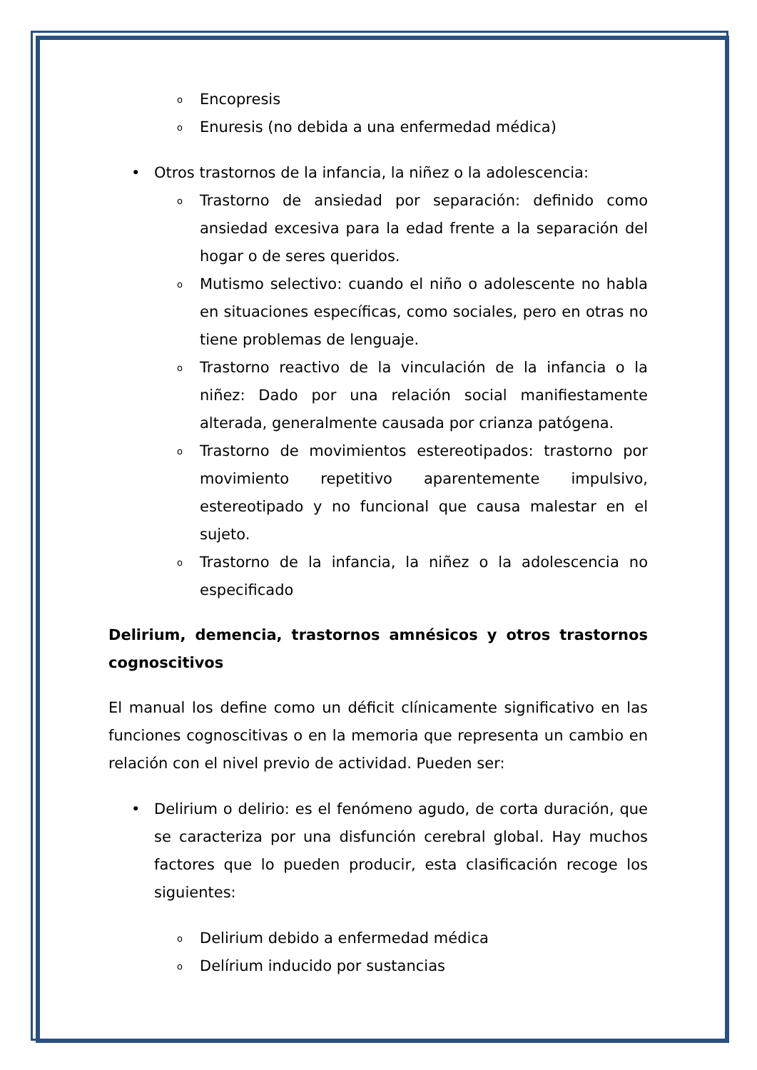o Encopresis
o Enuresis (no debida a una enfermedad médica)
• Otros trastornos de la infancia, la niñez o la adolescencia:
o Trastorno de ansiedad por separación: definido como ansiedad excesiva para la edad frente a la separación del hogar o de seres queridos.
o Mutismo selectivo: cuando el niño o adolescente no habla en situaciones específicas, como sociales, pero en otras no tiene problemas de lenguaje.
o Trastorno reactivo de la vinculación de la infancia o la niñez: Dado por una relación social manifiestamente alterada, generalmente causada por crianza patógena.
o Trastorno de movimientos estereotipados: trastorno por movimiento repetitivo aparentemente impulsivo, estereotipado y no funcional que causa malestar en el sujeto.
o Trastorno de la infancia, la niñez o la adolescencia no especificado
Delirium, demencia, trastornos amnésicos y otros trastornos cognoscitivos
El manual los define como un déficit clínicamente significativo en las funciones cognoscitivas o en la memoria que representa un cambio en relación con el nivel previo de actividad. Pueden ser:
• Delirium o delirio: es el fenómeno agudo, de corta duración, que se caracteriza por una disfunción cerebral global. Hay muchos factores que lo pueden producir, esta clasificación recoge los siguientes:
o Delirium debido a enfermedad médica
o Delírium inducido por sustancias